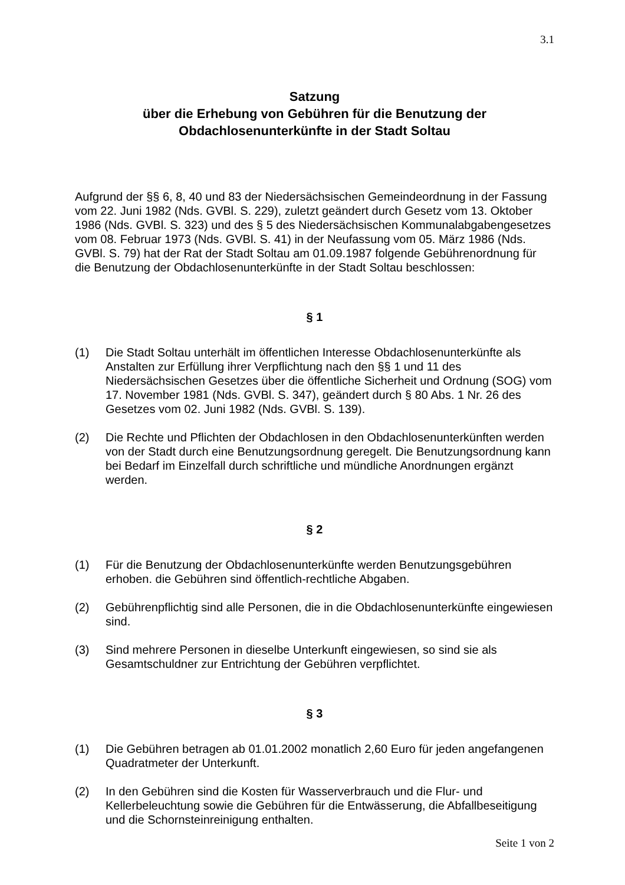3.1
Satzung
über die Erhebung von Gebühren für die Benutzung der
Obdachlosenunterkünfte in der Stadt Soltau
Aufgrund der §§ 6, 8, 40 und 83 der Niedersächsischen Gemeindeordnung in der Fassung vom 22. Juni 1982 (Nds. GVBl. S. 229), zuletzt geändert durch Gesetz vom 13. Oktober 1986 (Nds. GVBl. S. 323) und des § 5 des Niedersächsischen Kommunalabgabengesetzes vom 08. Februar 1973 (Nds. GVBl. S. 41) in der Neufassung vom 05. März 1986 (Nds. GVBl. S. 79) hat der Rat der Stadt Soltau am 01.09.1987 folgende Gebührenordnung für die Benutzung der Obdachlosenunterkünfte in der Stadt Soltau beschlossen:
§ 1
(1) Die Stadt Soltau unterhält im öffentlichen Interesse Obdachlosenunterkünfte als Anstalten zur Erfüllung ihrer Verpflichtung nach den §§ 1 und 11 des Niedersächsischen Gesetzes über die öffentliche Sicherheit und Ordnung (SOG) vom 17. November 1981 (Nds. GVBl. S. 347), geändert durch § 80 Abs. 1 Nr. 26 des Gesetzes vom 02. Juni 1982 (Nds. GVBl. S. 139).
(2) Die Rechte und Pflichten der Obdachlosen in den Obdachlosenunterkünften werden von der Stadt durch eine Benutzungsordnung geregelt. Die Benutzungsordnung kann bei Bedarf im Einzelfall durch schriftliche und mündliche Anordnungen ergänzt werden.
§ 2
(1) Für die Benutzung der Obdachlosenunterkünfte werden Benutzungsgebühren erhoben. die Gebühren sind öffentlich-rechtliche Abgaben.
(2) Gebührenpflichtig sind alle Personen, die in die Obdachlosenunterkünfte eingewiesen sind.
(3) Sind mehrere Personen in dieselbe Unterkunft eingewiesen, so sind sie als Gesamtschuldner zur Entrichtung der Gebühren verpflichtet.
§ 3
(1) Die Gebühren betragen ab 01.01.2002 monatlich 2,60 Euro für jeden angefangenen Quadratmeter der Unterkunft.
(2) In den Gebühren sind die Kosten für Wasserverbrauch und die Flur- und Kellerbeleuchtung sowie die Gebühren für die Entwässerung, die Abfallbeseitigung und die Schornsteinreinigung enthalten.
Seite 1 von 2